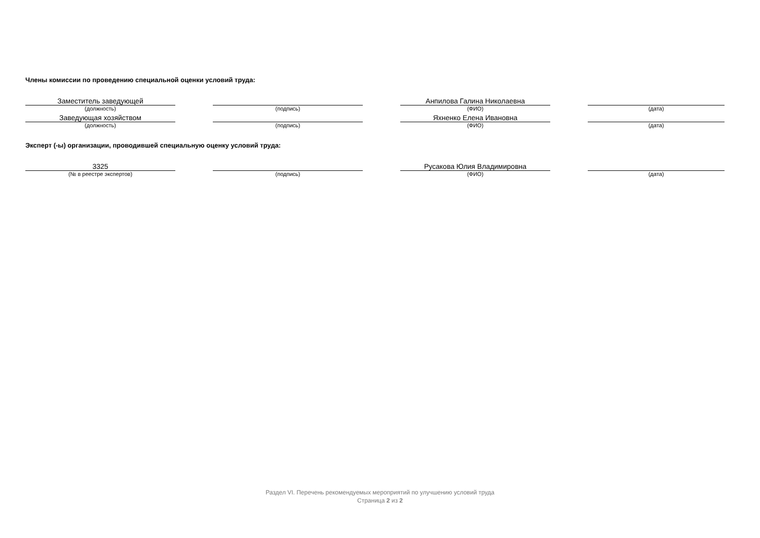Члены комиссии по проведению специальной оценки условий труда:
| Заместитель заведующей | | | | Анпилова Галина Николаевна | | |
| (должность) | | (подпись) | | (ФИО) | | (дата) |
| Заведующая хозяйством | | | | Яхненко Елена Ивановна | | |
| (должность) | | (подпись) | | (ФИО) | | (дата) |
Эксперт (-ы) организации, проводившей специальную оценку условий труда:
| 3325 | | | | Русакова Юлия Владимировна | | |
| (№ в реестре экспертов) | | (подпись) | | (ФИО) | | (дата) |
Раздел VI. Перечень рекомендуемых мероприятий по улучшению условий труда
Страница 2 из 2